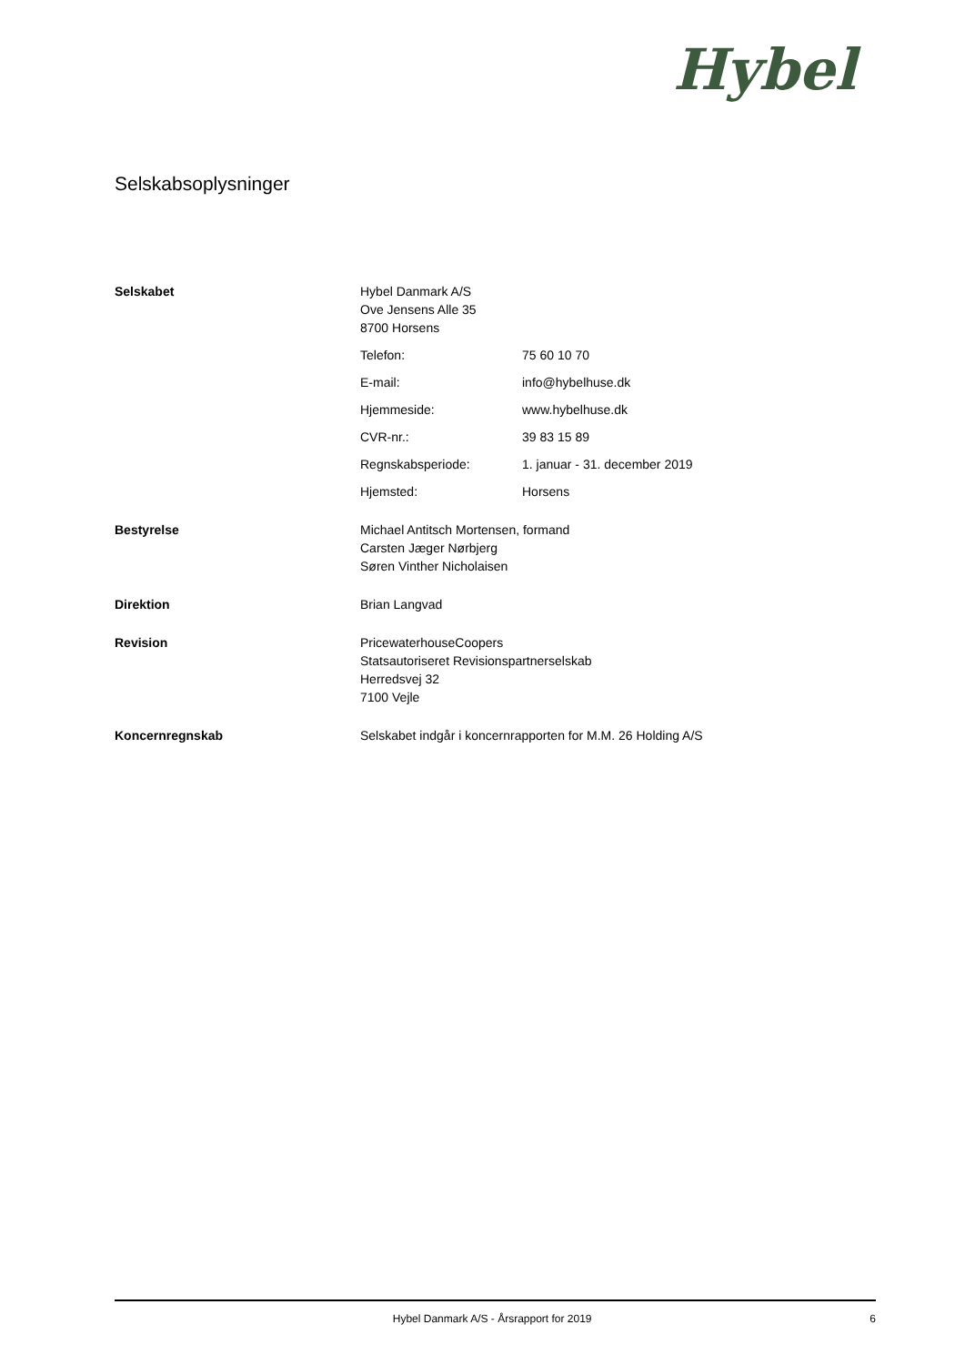Hybel
Selskabsoplysninger
Selskabet Hybel Danmark A/S
Ove Jensens Alle 35
8700 Horsens
Telefon: 75 60 10 70
E-mail: info@hybelhuse.dk
Hjemmeside: www.hybelhuse.dk
CVR-nr.: 39 83 15 89
Regnskabsperiode: 1. januar - 31. december 2019
Hjemsted: Horsens
Bestyrelse Michael Antitsch Mortensen, formand
Carsten Jæger Nørbjerg
Søren Vinther Nicholaisen
Direktion Brian Langvad
Revision PricewaterhouseCoopers
Statsautoriseret Revisionspartnerselskab
Herredsvej 32
7100 Vejle
Koncernregnskab Selskabet indgår i koncernrapporten for M.M. 26 Holding A/S
Hybel Danmark A/S - Årsrapport for 2019 6